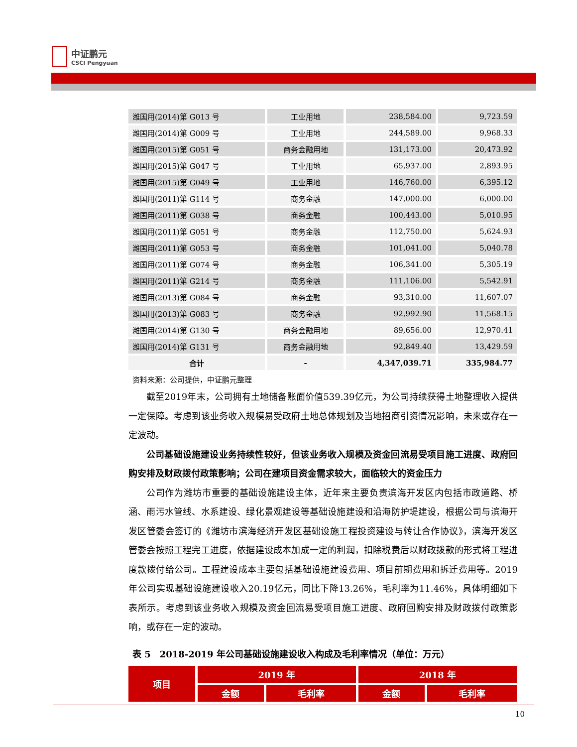中证鹏元
CSCI Pengyuan
| 潍国用(2014)第 G013 号 | 工业用地 | 238,584.00 | 9,723.59 |
| 潍国用(2014)第 G009 号 | 工业用地 | 244,589.00 | 9,968.33 |
| 潍国用(2015)第 G051 号 | 商务金融用地 | 131,173.00 | 20,473.92 |
| 潍国用(2015)第 G047 号 | 工业用地 | 65,937.00 | 2,893.95 |
| 潍国用(2015)第 G049 号 | 工业用地 | 146,760.00 | 6,395.12 |
| 潍国用(2011)第 G114 号 | 商务金融 | 147,000.00 | 6,000.00 |
| 潍国用(2011)第 G038 号 | 商务金融 | 100,443.00 | 5,010.95 |
| 潍国用(2011)第 G051 号 | 商务金融 | 112,750.00 | 5,624.93 |
| 潍国用(2011)第 G053 号 | 商务金融 | 101,041.00 | 5,040.78 |
| 潍国用(2011)第 G074 号 | 商务金融 | 106,341.00 | 5,305.19 |
| 潍国用(2011)第 G214 号 | 商务金融 | 111,106.00 | 5,542.91 |
| 潍国用(2013)第 G084 号 | 商务金融 | 93,310.00 | 11,607.07 |
| 潍国用(2013)第 G083 号 | 商务金融 | 92,992.90 | 11,568.15 |
| 潍国用(2014)第 G130 号 | 商务金融用地 | 89,656.00 | 12,970.41 |
| 潍国用(2014)第 G131 号 | 商务金融用地 | 92,849.40 | 13,429.59 |
| 合计 | - | 4,347,039.71 | 335,984.77 |
资料来源：公司提供，中证鹏元整理
截至2019年末，公司拥有土地储备账面价值539.39亿元，为公司持续获得土地整理收入提供一定保障。考虑到该业务收入规模易受政府土地总体规划及当地招商引资情况影响，未来或存在一定波动。
公司基础设施建设业务持续性较好，但该业务收入规模及资金回流易受项目施工进度、政府回购安排及财政拨付政策影响；公司在建项目资金需求较大，面临较大的资金压力
公司作为潍坊市重要的基础设施建设主体，近年来主要负责滨海开发区内包括市政道路、桥涵、雨污水管线、水系建设、绿化景观建设等基础设施建设和沿海防护堤建设，根据公司与滨海开发区管委会签订的《潍坊市滨海经济开发区基础设施工程投资建设与转让合作协议》，滨海开发区管委会按照工程完工进度，依据建设成本加成一定的利润，扣除税费后以财政拨款的形式将工程进度款拨付给公司。工程建设成本主要包括基础设施建设费用、项目前期费用和拆迁费用等。2019年公司实现基础设施建设收入20.19亿元，同比下降13.26%，毛利率为11.46%，具体明细如下表所示。考虑到该业务收入规模及资金回流易受项目施工进度、政府回购安排及财政拨付政策影响，或存在一定的波动。
表 5　2018-2019 年公司基础设施建设收入构成及毛利率情况（单位：万元）
| 项目 | 2019 年 | | 2018 年 | |
| | 金额 | 毛利率 | 金额 | 毛利率 |
10